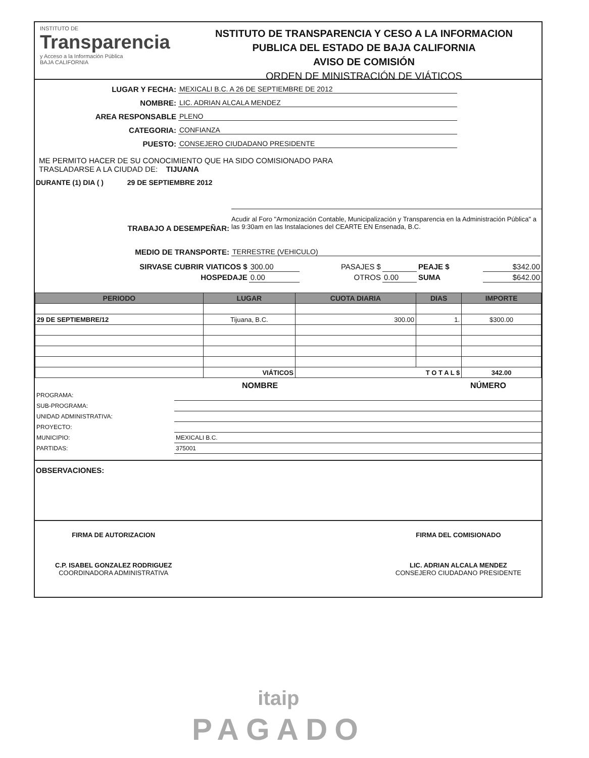INSTITUTO DE
Transparencia
y Acceso a la Información Pública
BAJA CALIFORNIA
NSTITUTO DE TRANSPARENCIA Y CESO A LA INFORMACION
PUBLICA DEL ESTADO DE BAJA CALIFORNIA
AVISO DE COMISIÓN
ORDEN DE MINISTRACIÓN DE VIÁTICOS
LUGAR Y FECHA:
MEXICALI B.C. A 26 DE SEPTIEMBRE DE 2012
NOMBRE:
LIC. ADRIAN ALCALA MENDEZ
AREA RESPONSABLE
PLENO
CATEGORIA:
CONFIANZA
PUESTO:
CONSEJERO CIUDADANO PRESIDENTE
ME PERMITO HACER DE SU CONOCIMIENTO QUE HA SIDO COMISIONADO PARA
TRASLADARSE A LA CIUDAD DE: TIJUANA
DURANTE (1) DIA ( ) 29 DE SEPTIEMBRE 2012
TRABAJO A DESEMPEÑAR:
Acudir al Foro "Armonización Contable, Municipalización y Transparencia en la Administración Pública" a las 9:30am en las Instalaciones del CEARTE EN Ensenada, B.C.
MEDIO DE TRANSPORTE:
TERRESTRE (VEHICULO)
| SIRVASE CUBRIR VIATICOS $ | 300.00 | PASAJES $ | | PEAJE $ | $342.00 |
| HOSPEDAJE | 0.00 | OTROS | 0.00 | SUMA | $642.00 |
| PERIODO | LUGAR | CUOTA DIARIA | DIAS | IMPORTE |
| --- | --- | --- | --- | --- |
| 29 DE SEPTIEMBRE/12 | Tijuana, B.C. | 300.00 | 1. | $300.00 |
| | VIÁTICOS | T O T A L $ | | 342.00 |
NOMBRE NÚMERO
| PROGRAMA: | |
| SUB-PROGRAMA: | |
| UNIDAD ADMINISTRATIVA: | |
| PROYECTO: | |
| MUNICIPIO: | MEXICALI B.C. |
| PARTIDAS: | 375001 |
OBSERVACIONES:
FIRMA DE AUTORIZACION
C.P. ISABEL GONZALEZ RODRIGUEZ
COORDINADORA ADMINISTRATIVA
FIRMA DEL COMISIONADO
LIC. ADRIAN ALCALA MENDEZ
CONSEJERO CIUDADANO PRESIDENTE
itaip
PAGADO